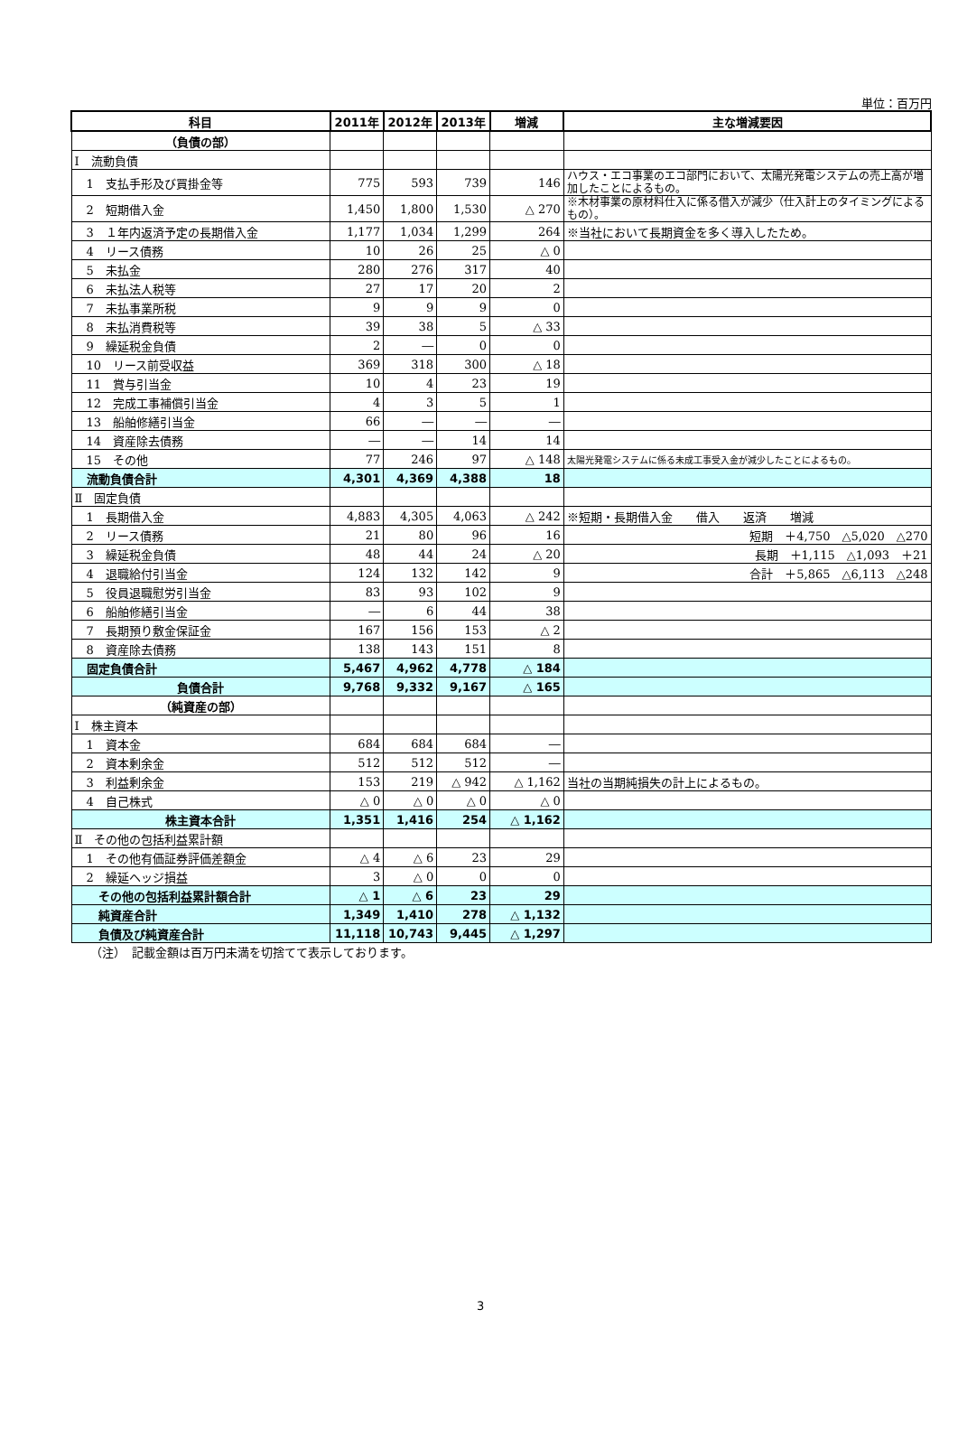単位：百万円
| 科目 | 2011年 | 2012年 | 2013年 | 増減 | 主な増減要因 |
| --- | --- | --- | --- | --- | --- |
| （負債の部） | | | | | |
| Ⅰ 流動負債 | | | | | |
| 1 支払手形及び買掛金等 | 775 | 593 | 739 | 146 | ハウス・エコ事業のエコ部門において、太陽光発電システムの売上高が増加したことによるもの。 |
| 2 短期借入金 | 1,450 | 1,800 | 1,530 | △ 270 | ※木材事業の原材料仕入に係る借入が減少（仕入計上のタイミングによるもの）。 |
| 3 １年内返済予定の長期借入金 | 1,177 | 1,034 | 1,299 | 264 | ※当社において長期資金を多く導入したため。 |
| 4 リース債務 | 10 | 26 | 25 | △ 0 | |
| 5 未払金 | 280 | 276 | 317 | 40 | |
| 6 未払法人税等 | 27 | 17 | 20 | 2 | |
| 7 未払事業所税 | 9 | 9 | 9 | 0 | |
| 8 未払消費税等 | 39 | 38 | 5 | △ 33 | |
| 9 繰延税金負債 | 2 | ― | 0 | 0 | |
| 10 リース前受収益 | 369 | 318 | 300 | △ 18 | |
| 11 賞与引当金 | 10 | 4 | 23 | 19 | |
| 12 完成工事補償引当金 | 4 | 3 | 5 | 1 | |
| 13 船舶修繕引当金 | 66 | ― | ― | ― | |
| 14 資産除去債務 | ― | ― | 14 | 14 | |
| 15 その他 | 77 | 246 | 97 | △ 148 | 太陽光発電システムに係る未成工事受入金が減少したことによるもの。 |
| 流動負債合計 | 4,301 | 4,369 | 4,388 | 18 | |
| Ⅱ 固定負債 | | | | | |
| 1 長期借入金 | 4,883 | 4,305 | 4,063 | △ 242 | ※短期・長期借入金 借入 返済 増減 |
| 2 リース債務 | 21 | 80 | 96 | 16 | 短期 ＋4,750 △5,020 △270 |
| 3 繰延税金負債 | 48 | 44 | 24 | △ 20 | 長期 ＋1,115 △1,093 ＋21 |
| 4 退職給付引当金 | 124 | 132 | 142 | 9 | 合計 ＋5,865 △6,113 △248 |
| 5 役員退職慰労引当金 | 83 | 93 | 102 | 9 | |
| 6 船舶修繕引当金 | ― | 6 | 44 | 38 | |
| 7 長期預り敷金保証金 | 167 | 156 | 153 | △ 2 | |
| 8 資産除去債務 | 138 | 143 | 151 | 8 | |
| 固定負債合計 | 5,467 | 4,962 | 4,778 | △ 184 | |
| 負債合計 | 9,768 | 9,332 | 9,167 | △ 165 | |
| （純資産の部） | | | | | |
| Ⅰ 株主資本 | | | | | |
| 1 資本金 | 684 | 684 | 684 | ― | |
| 2 資本剰余金 | 512 | 512 | 512 | ― | |
| 3 利益剰余金 | 153 | 219 | △ 942 | △ 1,162 | 当社の当期純損失の計上によるもの。 |
| 4 自己株式 | △ 0 | △ 0 | △ 0 | △ 0 | |
| 株主資本合計 | 1,351 | 1,416 | 254 | △ 1,162 | |
| Ⅱ その他の包括利益累計額 | | | | | |
| 1 その他有価証券評価差額金 | △ 4 | △ 6 | 23 | 29 | |
| 2 繰延ヘッジ損益 | 3 | △ 0 | 0 | 0 | |
| その他の包括利益累計額合計 | △ 1 | △ 6 | 23 | 29 | |
| 純資産合計 | 1,349 | 1,410 | 278 | △ 1,132 | |
| 負債及び純資産合計 | 11,118 | 10,743 | 9,445 | △ 1,297 | |
（注）　記載金額は百万円未満を切捨てて表示しております。
3